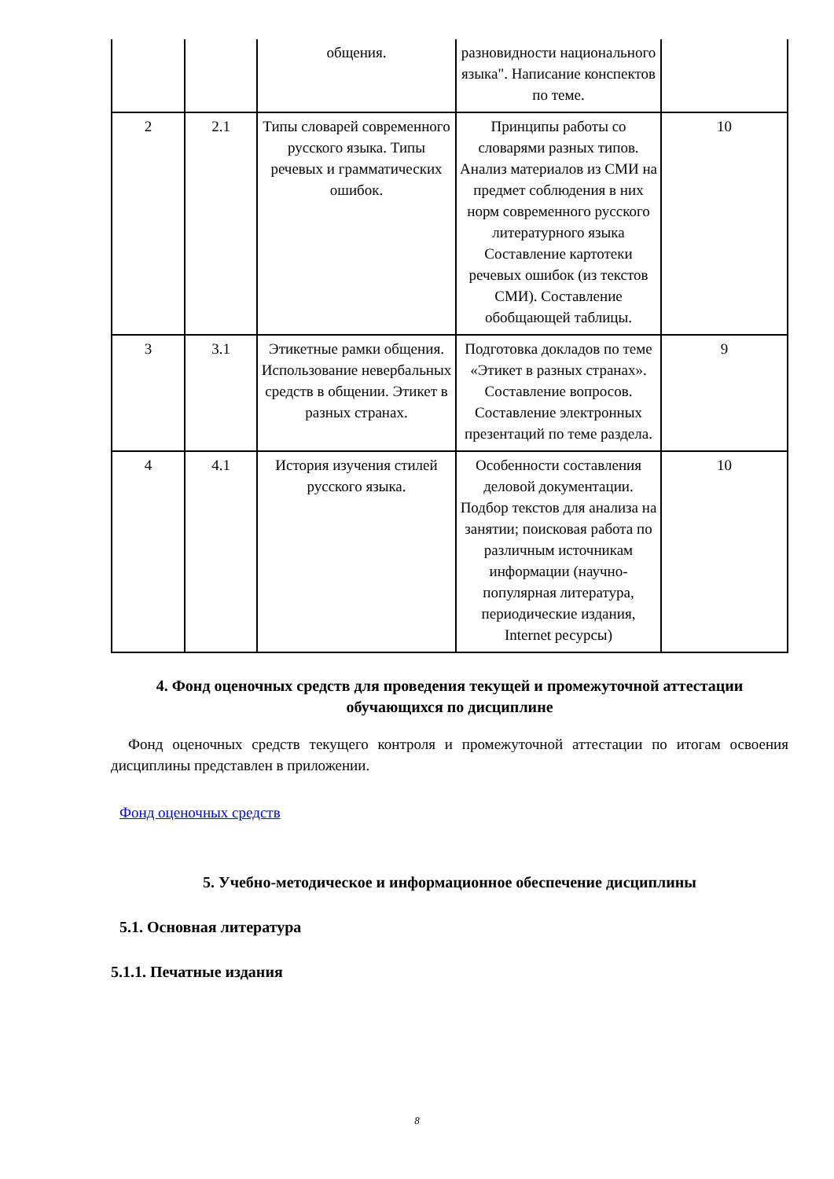| | | общения. | разновидности национального языка". Написание конспектов по теме. | |
| 2 | 2.1 | Типы словарей современного русского языка. Типы речевых и грамматических ошибок. | Принципы работы со словарями разных типов. Анализ материалов из СМИ на предмет соблюдения в них норм современного русского литературного языка Составление картотеки речевых ошибок (из текстов СМИ). Составление обобщающей таблицы. | 10 |
| 3 | 3.1 | Этикетные рамки общения. Использование невербальных средств в общении. Этикет в разных странах. | Подготовка докладов по теме «Этикет в разных странах». Составление вопросов. Составление электронных презентаций по теме раздела. | 9 |
| 4 | 4.1 | История изучения стилей русского языка. | Особенности составления деловой документации. Подбор текстов для анализа на занятии; поисковая работа по различным источникам информации (научно-популярная литература, периодические издания, Internet ресурсы) | 10 |
4. Фонд оценочных средств для проведения текущей и промежуточной аттестации обучающихся по дисциплине
Фонд оценочных средств текущего контроля и промежуточной аттестации по итогам освоения дисциплины представлен в приложении.
Фонд оценочных средств
5. Учебно-методическое и информационное обеспечение дисциплины
5.1. Основная литература
5.1.1. Печатные издания
8